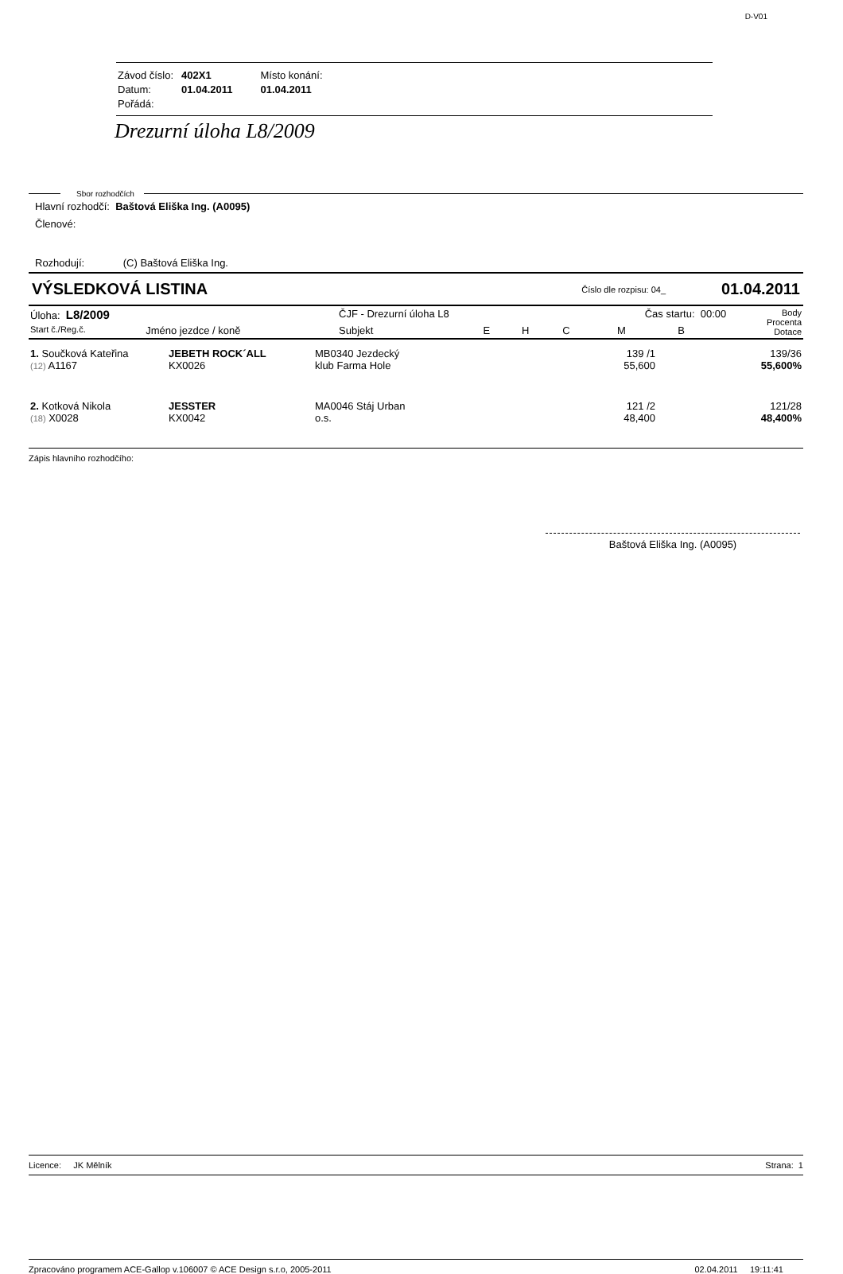D-V01
| Závod číslo: | 402X1 | Místo konání: |
| Datum: | 01.04.2011 | 01.04.2011 |
| Pořádá: | | |
Drezurní úloha L8/2009
Sbor rozhodčích
Hlavní rozhodčí: Baštová Eliška Ing. (A0095)
Členové:
Rozhodují: (C) Baštová Eliška Ing.
VÝSLEDKOVÁ LISTINA Číslo dle rozpisu: 04_ 01.04.2011
| Úloha: L8/2009 | | ČJF - Drezurní úloha L8 | | | Čas startu: 00:00 | | | Body Procenta Dotace |
| Start č./Reg.č. | Jméno jezdce / koně | Subjekt | E | H | C | M | B | |
| 1. Součková Kateřina (12) A1167 | JEBETH ROCK´ALL KX0026 | MB0340 Jezdecký klub Farma Hole | | 139 /1 55,600 | | 139/36 55,600% |
| 2. Kotková Nikola (18) X0028 | JESSTER KX0042 | MA0046 Stáj Urban o.s. | | 121 /2 48,400 | | 121/28 48,400% |
Zápis hlavního rozhodčího:
Baštová Eliška Ing. (A0095)
Licence: JK Mělník Strana: 1
Zpracováno programem ACE-Gallop v.106007 © ACE Design s.r.o, 2005-2011 02.04.2011 19:11:41